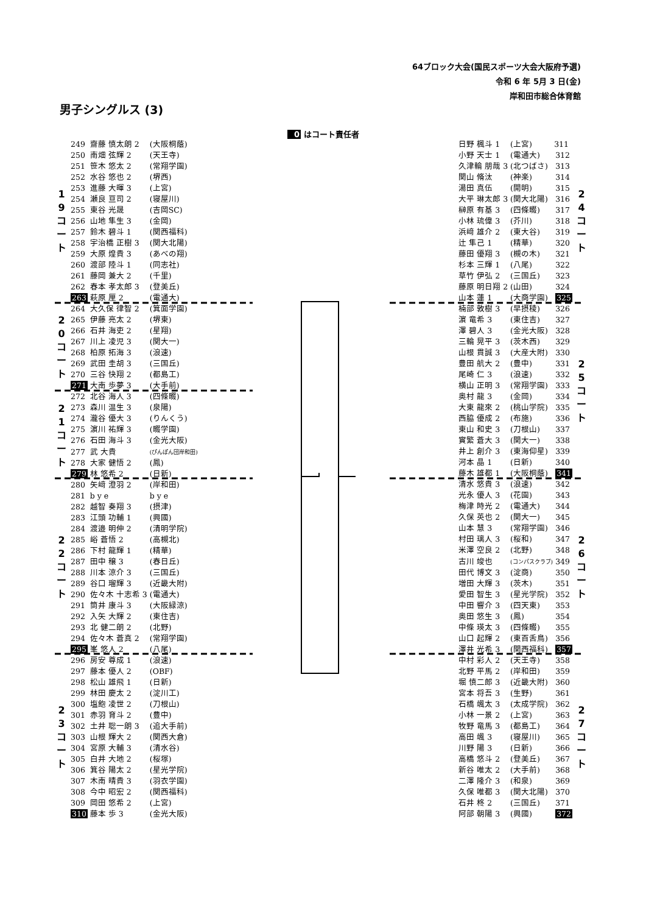64ブロック大会(国民スポーツ大会大阪府予選)
令和 6 年 5月 3 日(金)
岸和田市総合体育館
男子シングルス (3)
0 はコート責任者
| 1 9 コ ー ト | 249 | 齋藤 慎太朗 2 | (大阪桐蔭) |
| | 250 | 南畑 弦輝 2 | (天王寺) |
| | 251 | 笹木 悠太 2 | (常翔学園) |
| | 252 | 水谷 悠也 2 | (堺西) |
| | 253 | 進藤 大暉 3 | (上宮) |
| | 254 | 瀬良 亘司 2 | (寝屋川) |
| | 255 | 東谷 光晟 | (吉岡SC) |
| | 256 | 山地 隼生 3 | (金岡) |
| | 257 | 鈴木 碧斗 1 | (関西福科) |
| | 258 | 宇治橋 正樹 3 | (関大北陽) |
| | 259 | 大原 煌貴 3 | (あべの翔) |
| | 260 | 渡部 陸斗 1 | (同志社) |
| | 261 | 藤岡 兼大 2 | (千里) |
| | 262 | 春本 孝太郎 3 | (登美丘) |
| | 263 | 萩原 厘 2 | (電通大) |
| 2 0 コ ー ト | 264 | 大久保 律智 2 | (箕面学園) |
| | 265 | 伊藤 亮太 2 | (堺東) |
| | 266 | 石井 海吏 2 | (星翔) |
| | 267 | 川上 凌児 3 | (関大一) |
| | 268 | 柏原 拓海 3 | (浪速) |
| | 269 | 武田 圭胡 3 | (三国丘) |
| | 270 | 三谷 快翔 2 | (都島工) |
| | 271 | 大南 歩夢 3 | (大手前) |
| 2 1 コ ー ト | 272 | 北谷 海人 3 | (四條畷) |
| | 273 | 森川 温生 3 | (泉陽) |
| | 274 | 瀧谷 優大 3 | (りんくう) |
| | 275 | 濵川 祐輝 3 | (畷学園) |
| | 276 | 石田 海斗 3 | (金光大阪) |
| | 277 | 武 大貴 | (ぴんぽん団岸和田) |
| | 278 | 大家 健悟 2 | (鳳) |
| | 279 | 林 悠希 2 | (日新) |
| 2 2 コ ー ト | 280 | 矢﨑 澄羽 2 | (岸和田) |
| | 281 | b y e | b y e |
| | 282 | 越智 奏翔 3 | (摂津) |
| | 283 | 江頭 功輔 1 | (興國) |
| | 284 | 渡邉 明伸 2 | (清明学院) |
| | 285 | 峪 蒼悟 2 | (高槻北) |
| | 286 | 下村 龍輝 1 | (精華) |
| | 287 | 田中 穣 3 | (春日丘) |
| | 288 | 川本 涼介 3 | (三国丘) |
| | 289 | 谷口 瑠輝 3 | (近畿大附) |
| | 290 | 佐々木 十志希 3 | (電通大) |
| | 291 | 筒井 康斗 3 | (大阪緑涼) |
| | 292 | 入矢 大輝 2 | (東住吉) |
| | 293 | 北 健二朗 2 | (北野) |
| | 294 | 佐々木 蒼真 2 | (常翔学園) |
| | 295 | 峯 悠人 2 | (八尾) |
| 2 3 コ ー ト | 296 | 房安 尊成 1 | (浪速) |
| | 297 | 藤本 優人 2 | (OBF) |
| | 298 | 松山 雄飛 1 | (日新) |
| | 299 | 林田 慶太 2 | (淀川工) |
| | 300 | 塩飽 凌世 2 | (刀根山) |
| | 301 | 赤羽 育斗 2 | (豊中) |
| | 302 | 土井 聡一朗 3 | (追大手前) |
| | 303 | 山根 輝大 2 | (関西大倉) |
| | 304 | 宮原 大輔 3 | (清水谷) |
| | 305 | 白井 大地 2 | (桜塚) |
| | 306 | 箕谷 陽太 2 | (星光学院) |
| | 307 | 木南 晴貴 3 | (羽衣学園) |
| | 308 | 今中 昭宏 2 | (関西福科) |
| | 309 | 岡田 悠希 2 | (上宮) |
| | 310 | 藤本 歩 3 | (金光大阪) |
| 日野 楓斗 1 | (上宮) | 311 | 2 4 コ ー ト |
| 小野 天士 1 | (電通大) | 312 | |
| 久津輪 朋哉 3 | (北つばさ) | 313 | |
| 関山 脩汰 | (神楽) | 314 | |
| 湯田 真伍 | (開明) | 315 | |
| 大平 琳太郎 3 | (関大北陽) | 316 | |
| 榊原 有基 3 | (四條畷) | 317 | |
| 小林 琉偉 3 | (芥川) | 318 | |
| 浜﨑 雄介 2 | (東大谷) | 319 | |
| 辻 隼己 1 | (精華) | 320 | |
| 藤田 優翔 3 | (槻の木) | 321 | |
| 杉本 三輝 1 | (八尾) | 322 | |
| 草竹 伊弘 2 | (三国丘) | 323 | |
| 藤原 明日翔 2 | (山田) | 324 | |
| 山本 蓮 1 | (大商学園) | 325 | |
| 楠部 敦樹 3 | (早摂稜) | 326 | 2 5 コ ー ト |
| 濵 竜希 3 | (東住吉) | 327 | |
| 澤 碧人 3 | (金光大阪) | 328 | |
| 三輪 晃平 3 | (茨木西) | 329 | |
| 山根 貫誠 3 | (大産大附) | 330 | |
| 豊田 航大 2 | (豊中) | 331 | |
| 尾崎 仁 3 | (浪速) | 332 | |
| 横山 正明 3 | (常翔学園) | 333 | |
| 奥村 龍 3 | (金岡) | 334 | |
| 大東 龍來 2 | (桃山学院) | 335 | |
| 西脇 優成 2 | (布施) | 336 | |
| 東山 和史 3 | (刀根山) | 337 | |
| 實繁 蒼大 3 | (関大一) | 338 | |
| 井上 創介 3 | (東海仰星) | 339 | |
| 河本 晶 1 | (日新) | 340 | |
| 藤木 雄都 1 | (大阪桐蔭) | 341 | |
| 清水 悠貴 3 | (浪速) | 342 | 2 6 コ ー ト |
| 光永 優人 3 | (花園) | 343 | |
| 梅津 時光 2 | (電通大) | 344 | |
| 久保 英也 2 | (関大一) | 345 | |
| 山本 慧 3 | (常翔学園) | 346 | |
| 村田 璃人 3 | (桜和) | 347 | |
| 米澤 空良 2 | (北野) | 348 | |
| 古川 竣也 | (コンパスクラブ) | 349 | |
| 田代 博文 3 | (淀商) | 350 | |
| 増田 大輝 3 | (茨木) | 351 | |
| 愛田 智生 3 | (星光学院) | 352 | |
| 中田 響介 3 | (四天東) | 353 | |
| 奥田 悠生 3 | (鳳) | 354 | |
| 中條 瑛太 3 | (四條畷) | 355 | |
| 山口 起輝 2 | (東百舌鳥) | 356 | |
| 澤井 光希 3 | (関西福科) | 357 | |
| 中村 彩人 2 | (天王寺) | 358 | 2 7 コ ー ト |
| 北野 平馬 2 | (岸和田) | 359 | |
| 堀 慎二郎 3 | (近畿大附) | 360 | |
| 宮本 将吾 3 | (生野) | 361 | |
| 石橋 颯太 3 | (太成学院) | 362 | |
| 小林 一景 2 | (上宮) | 363 | |
| 牧野 竜馬 3 | (都島工) | 364 | |
| 高田 颯 3 | (寝屋川) | 365 | |
| 川野 陽 3 | (日新) | 366 | |
| 高橋 悠斗 2 | (登美丘) | 367 | |
| 新谷 唯太 2 | (大手前) | 368 | |
| 二澤 隆介 3 | (和泉) | 369 | |
| 久保 唯都 3 | (関大北陽) | 370 | |
| 石井 柊 2 | (三国丘) | 371 | |
| 阿部 朝陽 3 | (興國) | 372 | |